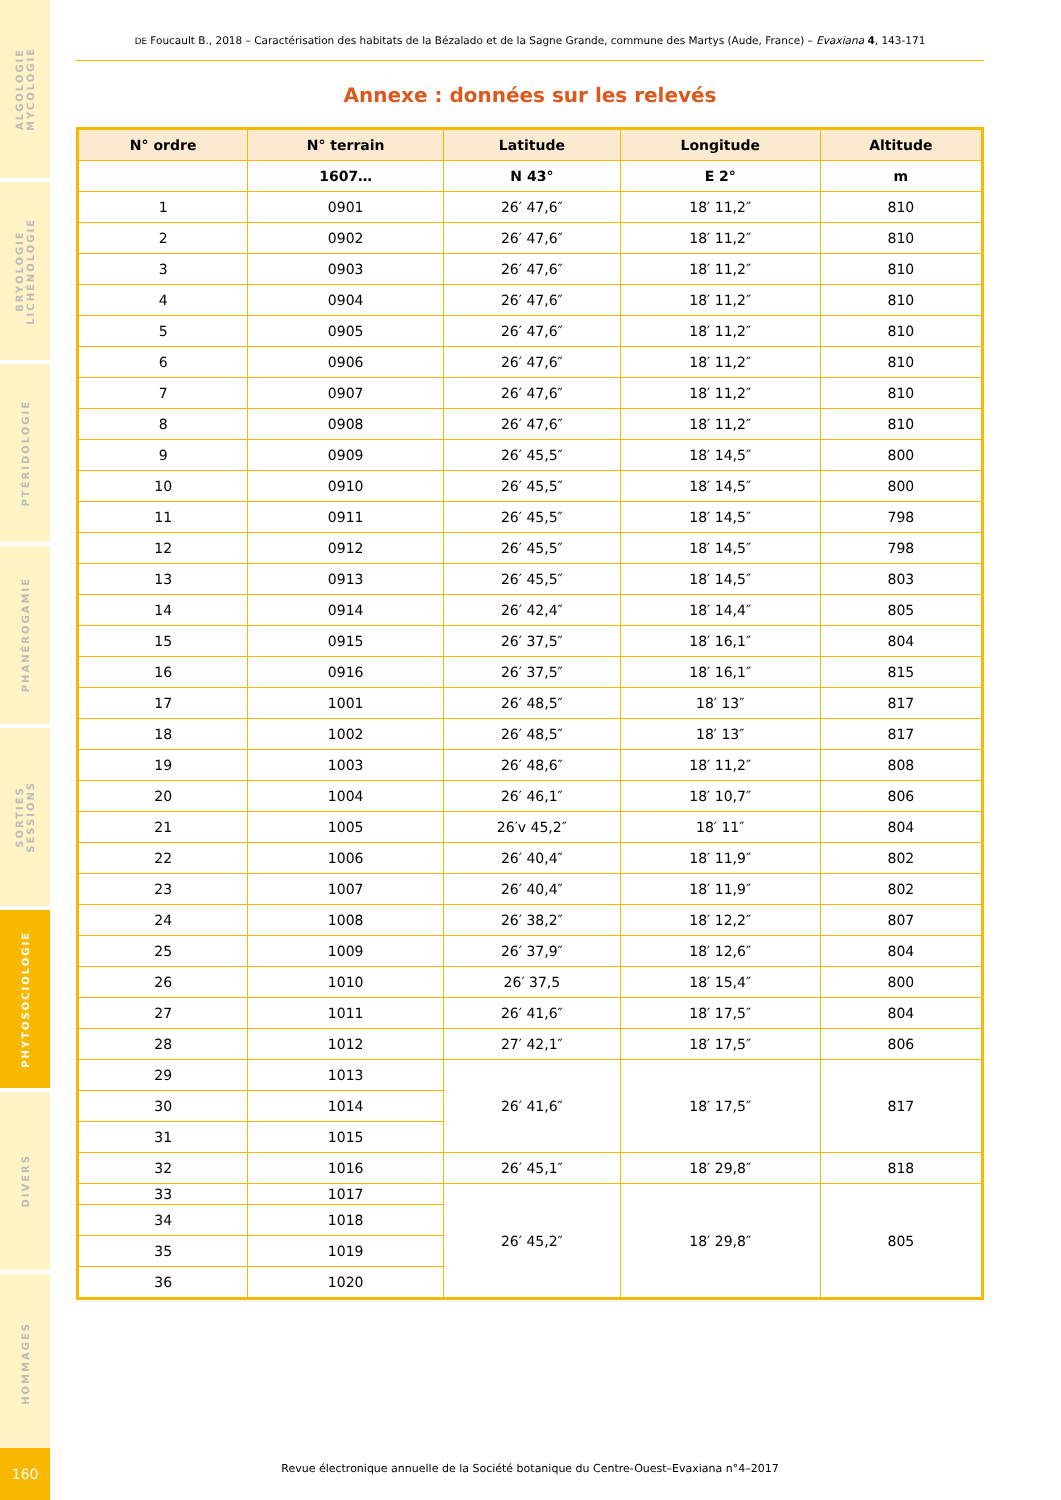ALGOLOGIE
MYCOLOGIE
BRYOLOGIE
LICHÉNOLOGIE
PTÉRIDOLOGIE
PHANÉROGAMIE
SORTIES
SESSIONS
PHYTOSOCIOLOGIE
DIVERS
HOMMAGES
160
DE Foucault B., 2018 – Caractérisation des habitats de la Bézalado et de la Sagne Grande, commune des Martys (Aude, France) – Evaxiana 4, 143-171
Annexe : données sur les relevés
| N° ordre | N° terrain | Latitude | Longitude | Altitude |
| --- | --- | --- | --- | --- |
| | 1607… | N 43° | E 2° | m |
| 1 | 0901 | 26′ 47,6″ | 18′ 11,2″ | 810 |
| 2 | 0902 | 26′ 47,6″ | 18′ 11,2″ | 810 |
| 3 | 0903 | 26′ 47,6″ | 18′ 11,2″ | 810 |
| 4 | 0904 | 26′ 47,6″ | 18′ 11,2″ | 810 |
| 5 | 0905 | 26′ 47,6″ | 18′ 11,2″ | 810 |
| 6 | 0906 | 26′ 47,6″ | 18′ 11,2″ | 810 |
| 7 | 0907 | 26′ 47,6″ | 18′ 11,2″ | 810 |
| 8 | 0908 | 26′ 47,6″ | 18′ 11,2″ | 810 |
| 9 | 0909 | 26′ 45,5″ | 18′ 14,5″ | 800 |
| 10 | 0910 | 26′ 45,5″ | 18′ 14,5″ | 800 |
| 11 | 0911 | 26′ 45,5″ | 18′ 14,5″ | 798 |
| 12 | 0912 | 26′ 45,5″ | 18′ 14,5″ | 798 |
| 13 | 0913 | 26′ 45,5″ | 18′ 14,5″ | 803 |
| 14 | 0914 | 26′ 42,4″ | 18′ 14,4″ | 805 |
| 15 | 0915 | 26′ 37,5″ | 18′ 16,1″ | 804 |
| 16 | 0916 | 26′ 37,5″ | 18′ 16,1″ | 815 |
| 17 | 1001 | 26′ 48,5″ | 18′ 13″ | 817 |
| 18 | 1002 | 26′ 48,5″ | 18′ 13″ | 817 |
| 19 | 1003 | 26′ 48,6″ | 18′ 11,2″ | 808 |
| 20 | 1004 | 26′ 46,1″ | 18′ 10,7″ | 806 |
| 21 | 1005 | 26′v 45,2″ | 18′ 11″ | 804 |
| 22 | 1006 | 26′ 40,4″ | 18′ 11,9″ | 802 |
| 23 | 1007 | 26′ 40,4″ | 18′ 11,9″ | 802 |
| 24 | 1008 | 26′ 38,2″ | 18′ 12,2″ | 807 |
| 25 | 1009 | 26′ 37,9″ | 18′ 12,6″ | 804 |
| 26 | 1010 | 26′ 37,5 | 18′ 15,4″ | 800 |
| 27 | 1011 | 26′ 41,6″ | 18′ 17,5″ | 804 |
| 28 | 1012 | 27′ 42,1″ | 18′ 17,5″ | 806 |
| 29 | 1013 | 26′ 41,6″ | 18′ 17,5″ | 817 |
| 30 | 1014 | | | |
| 31 | 1015 | | | |
| 32 | 1016 | 26′ 45,1″ | 18′ 29,8″ | 818 |
| 33 | 1017 | 26′ 45,2″ | 18′ 29,8″ | 805 |
| 34 | 1018 | | | |
| 35 | 1019 | | | |
| 36 | 1020 | | | |
Revue électronique annuelle de la Société botanique du Centre-Ouest–Evaxiana n°4–2017